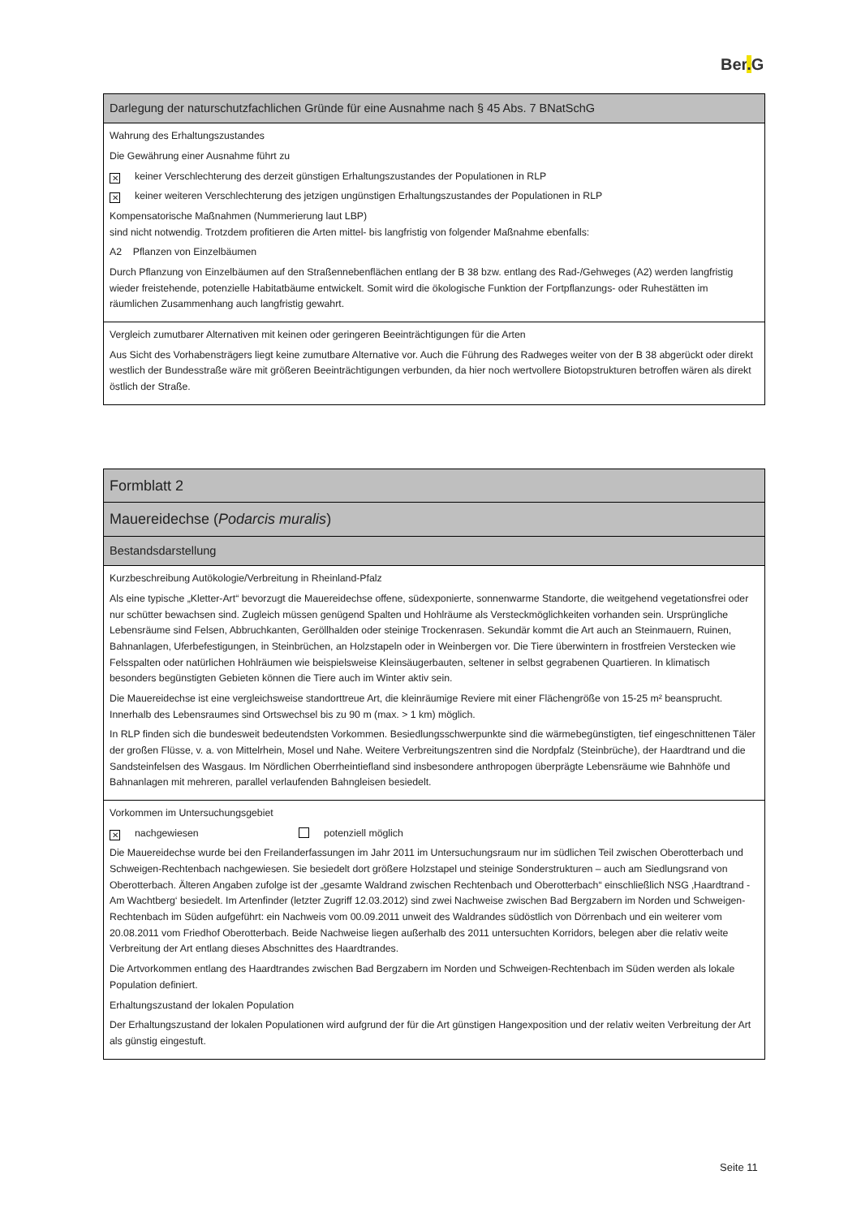Ber. G
| Darlegung der naturschutzfachlichen Gründe für eine Ausnahme nach § 45 Abs. 7 BNatSchG |
| Wahrung des Erhaltungszustandes Die Gewährung einer Ausnahme führt zu ✕ keiner Verschlechterung des derzeit günstigen Erhaltungszustandes der Populationen in RLP ✕ keiner weiteren Verschlechterung des jetzigen ungünstigen Erhaltungszustandes der Populationen in RLP Kompensatorische Maßnahmen (Nummerierung laut LBP) sind nicht notwendig. Trotzdem profitieren die Arten mittel- bis langfristig von folgender Maßnahme ebenfalls: A2 Pflanzen von Einzelbäumen Durch Pflanzung von Einzelbäumen auf den Straßennebenflächen entlang der B 38 bzw. entlang des Rad-/Gehweges (A2) werden langfristig wieder freistehende, potenzielle Habitatbäume entwickelt. Somit wird die ökologische Funktion der Fortpflanzungs- oder Ruhestätten im räumlichen Zusammenhang auch langfristig gewahrt. |
| Vergleich zumutbarer Alternativen mit keinen oder geringeren Beeinträchtigungen für die Arten Aus Sicht des Vorhabensträgers liegt keine zumutbare Alternative vor. Auch die Führung des Radweges weiter von der B 38 abgerückt oder direkt westlich der Bundesstraße wäre mit größeren Beeinträchtigungen verbunden, da hier noch wertvollere Biotopstrukturen betroffen wären als direkt östlich der Straße. |
| Formblatt 2 |
| Mauereidechse ( Podarcis muralis ) |
| Bestandsdarstellung |
| Kurzbeschreibung Autökologie/Verbreitung in Rheinland-Pfalz Als eine typische „Kletter-Art“ bevorzugt die Mauereidechse offene, südexponierte, sonnenwarme Standorte, die weitgehend vegetationsfrei oder nur schütter bewachsen sind. Zugleich müssen genügend Spalten und Hohlräume als Versteckmöglichkeiten vorhanden sein. Ursprüngliche Lebensräume sind Felsen, Abbruchkanten, Geröllhalden oder steinige Trockenrasen. Sekundär kommt die Art auch an Steinmauern, Ruinen, Bahnanlagen, Uferbefestigungen, in Steinbrüchen, an Holzstapeln oder in Weinbergen vor. Die Tiere überwintern in frostfreien Verstecken wie Felsspalten oder natürlichen Hohlräumen wie beispielsweise Kleinsäugerbauten, seltener in selbst gegrabenen Quartieren. In klimatisch besonders begünstigten Gebieten können die Tiere auch im Winter aktiv sein. Die Mauereidechse ist eine vergleichsweise standorttreue Art, die kleinräumige Reviere mit einer Flächengröße von 15-25 m² beansprucht. Innerhalb des Lebensraumes sind Ortswechsel bis zu 90 m (max. > 1 km) möglich. In RLP finden sich die bundesweit bedeutendsten Vorkommen. Besiedlungsschwerpunkte sind die wärmebegünstigten, tief eingeschnittenen Täler der großen Flüsse, v. a. von Mittelrhein, Mosel und Nahe. Weitere Verbreitungszentren sind die Nordpfalz (Steinbrüche), der Haardtrand und die Sandsteinfelsen des Wasgaus. Im Nördlichen Oberrheintiefland sind insbesondere anthropogen überprägte Lebensräume wie Bahnhöfe und Bahnanlagen mit mehreren, parallel verlaufenden Bahngleisen besiedelt. |
| Vorkommen im Untersuchungsgebiet ✕ nachgewiesen potenziell möglich Die Mauereidechse wurde bei den Freilanderfassungen im Jahr 2011 im Untersuchungsraum nur im südlichen Teil zwischen Oberotterbach und Schweigen-Rechtenbach nachgewiesen. Sie besiedelt dort größere Holzstapel und steinige Sonderstrukturen – auch am Siedlungsrand von Oberotterbach. Älteren Angaben zufolge ist der „gesamte Waldrand zwischen Rechtenbach und Oberotterbach“ einschließlich NSG ‚Haardtrand - Am Wachtberg‘ besiedelt. Im Artenfinder (letzter Zugriff 12.03.2012) sind zwei Nachweise zwischen Bad Bergzabern im Norden und Schweigen-Rechtenbach im Süden aufgeführt: ein Nachweis vom 00.09.2011 unweit des Waldrandes südöstlich von Dörrenbach und ein weiterer vom 20.08.2011 vom Friedhof Oberotterbach. Beide Nachweise liegen außerhalb des 2011 untersuchten Korridors, belegen aber die relativ weite Verbreitung der Art entlang dieses Abschnittes des Haardtrandes. Die Artvorkommen entlang des Haardtrandes zwischen Bad Bergzabern im Norden und Schweigen-Rechtenbach im Süden werden als lokale Population definiert. Erhaltungszustand der lokalen Population Der Erhaltungszustand der lokalen Populationen wird aufgrund der für die Art günstigen Hangexposition und der relativ weiten Verbreitung der Art als günstig eingestuft. |
Seite 11